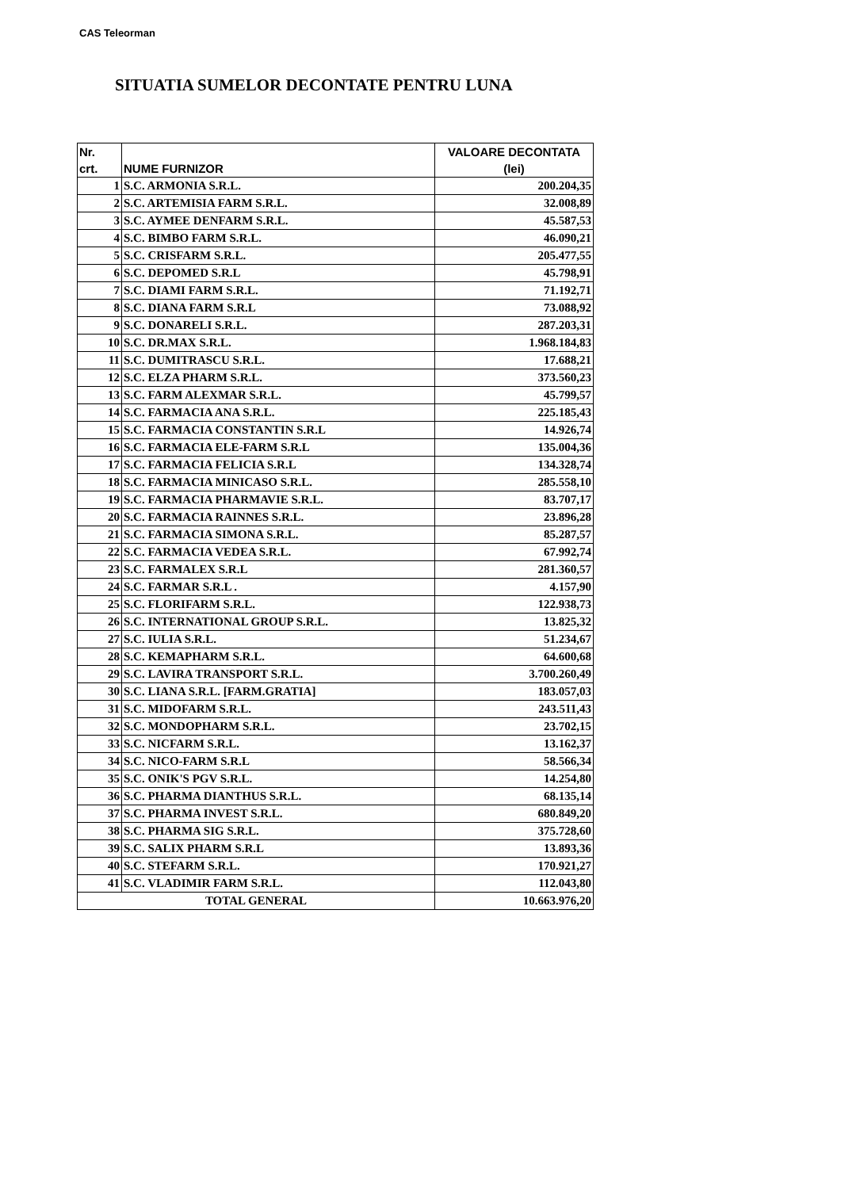CAS Teleorman
SITUATIA SUMELOR DECONTATE PENTRU LUNA
| Nr. crt. | NUME FURNIZOR | VALOARE DECONTATA (lei) |
| --- | --- | --- |
| 1 | S.C. ARMONIA S.R.L. | 200.204,35 |
| 2 | S.C. ARTEMISIA FARM S.R.L. | 32.008,89 |
| 3 | S.C. AYMEE DENFARM S.R.L. | 45.587,53 |
| 4 | S.C. BIMBO FARM S.R.L. | 46.090,21 |
| 5 | S.C. CRISFARM S.R.L. | 205.477,55 |
| 6 | S.C. DEPOMED S.R.L | 45.798,91 |
| 7 | S.C. DIAMI FARM S.R.L. | 71.192,71 |
| 8 | S.C. DIANA FARM S.R.L | 73.088,92 |
| 9 | S.C. DONARELI S.R.L. | 287.203,31 |
| 10 | S.C. DR.MAX S.R.L. | 1.968.184,83 |
| 11 | S.C. DUMITRASCU S.R.L. | 17.688,21 |
| 12 | S.C. ELZA PHARM S.R.L. | 373.560,23 |
| 13 | S.C. FARM ALEXMAR S.R.L. | 45.799,57 |
| 14 | S.C. FARMACIA ANA S.R.L. | 225.185,43 |
| 15 | S.C. FARMACIA CONSTANTIN S.R.L | 14.926,74 |
| 16 | S.C. FARMACIA ELE-FARM S.R.L | 135.004,36 |
| 17 | S.C. FARMACIA FELICIA S.R.L | 134.328,74 |
| 18 | S.C. FARMACIA MINICASO S.R.L. | 285.558,10 |
| 19 | S.C. FARMACIA PHARMAVIE S.R.L. | 83.707,17 |
| 20 | S.C. FARMACIA RAINNES S.R.L. | 23.896,28 |
| 21 | S.C. FARMACIA SIMONA S.R.L. | 85.287,57 |
| 22 | S.C. FARMACIA VEDEA S.R.L. | 67.992,74 |
| 23 | S.C. FARMALEX S.R.L | 281.360,57 |
| 24 | S.C. FARMAR S.R.L . | 4.157,90 |
| 25 | S.C. FLORIFARM S.R.L. | 122.938,73 |
| 26 | S.C. INTERNATIONAL GROUP S.R.L. | 13.825,32 |
| 27 | S.C. IULIA S.R.L. | 51.234,67 |
| 28 | S.C. KEMAPHARM S.R.L. | 64.600,68 |
| 29 | S.C. LAVIRA TRANSPORT S.R.L. | 3.700.260,49 |
| 30 | S.C. LIANA S.R.L. [FARM.GRATIA] | 183.057,03 |
| 31 | S.C. MIDOFARM S.R.L. | 243.511,43 |
| 32 | S.C. MONDOPHARM S.R.L. | 23.702,15 |
| 33 | S.C. NICFARM S.R.L. | 13.162,37 |
| 34 | S.C. NICO-FARM S.R.L | 58.566,34 |
| 35 | S.C. ONIK'S PGV S.R.L. | 14.254,80 |
| 36 | S.C. PHARMA DIANTHUS S.R.L. | 68.135,14 |
| 37 | S.C. PHARMA INVEST S.R.L. | 680.849,20 |
| 38 | S.C. PHARMA SIG S.R.L. | 375.728,60 |
| 39 | S.C. SALIX PHARM S.R.L | 13.893,36 |
| 40 | S.C. STEFARM S.R.L. | 170.921,27 |
| 41 | S.C. VLADIMIR FARM S.R.L. | 112.043,80 |
| TOTAL GENERAL | | 10.663.976,20 |